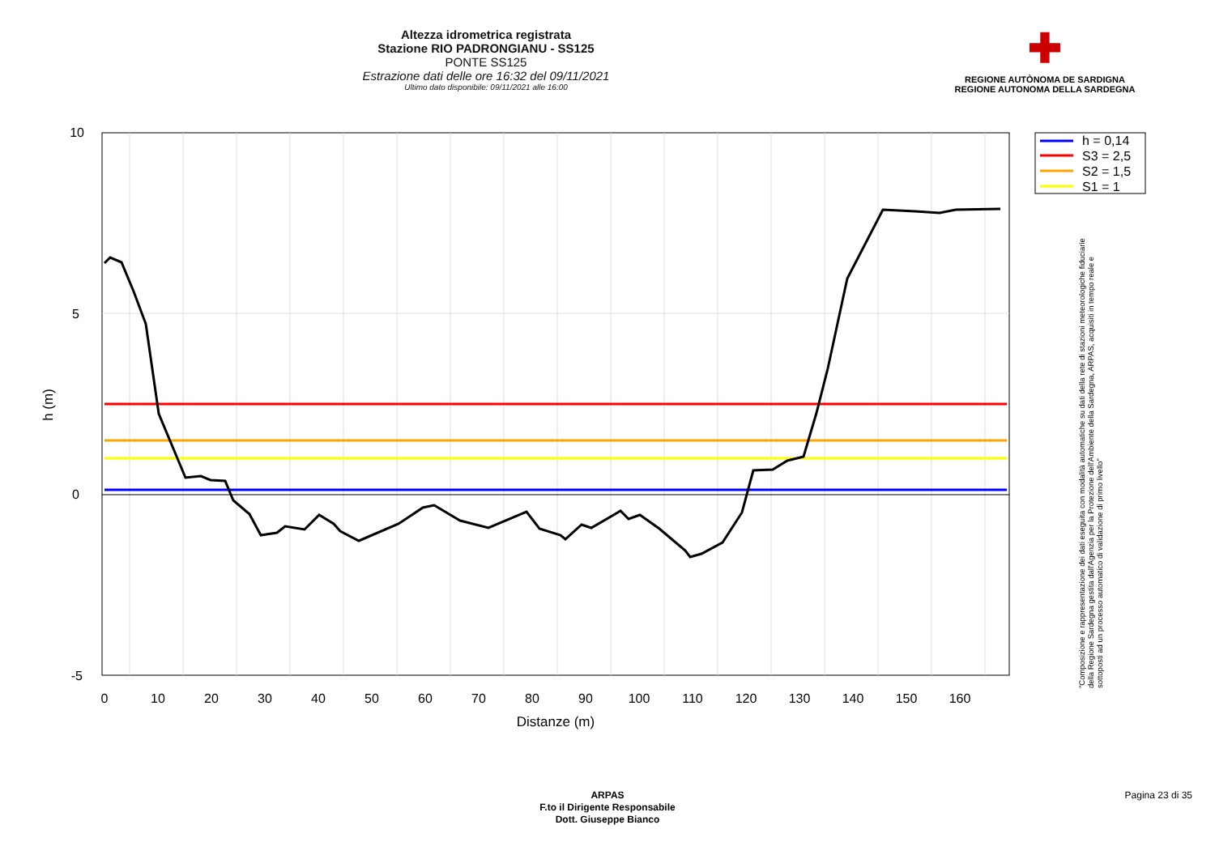Altezza idrometrica registrata
Stazione RIO PADRONGIANU - SS125
PONTE SS125
Estrazione dati delle ore 16:32 del 09/11/2021
Ultimo dato disponibile: 09/11/2021 alle 16:00
✚
REGIONE AUTÒNOMA DE SARDIGNA
REGIONE AUTONOMA DELLA SARDEGNA
10
5
0
-5
0
10
20
30
40
50
60
70
80
90
100
110
120
130
140
150
160
Distanze (m)
h (m)
h = 0,14
S3 = 2,5
S2 = 1,5
S1 = 1
"Composizione e rappresentazione dei dati eseguita con modalità automatiche su dati della rete di stazioni meteorologiche fiduciarie della Regione Sardegna gestita dall'Agenzia per la Protezione dell'Ambiente della Sardegna, ARPAS, acquisiti in tempo reale e sottoposti ad un processo automatico di validazione di primo livello"
ARPAS
F.to il Dirigente Responsabile
Dott. Giuseppe Bianco
Pagina 23 di 35